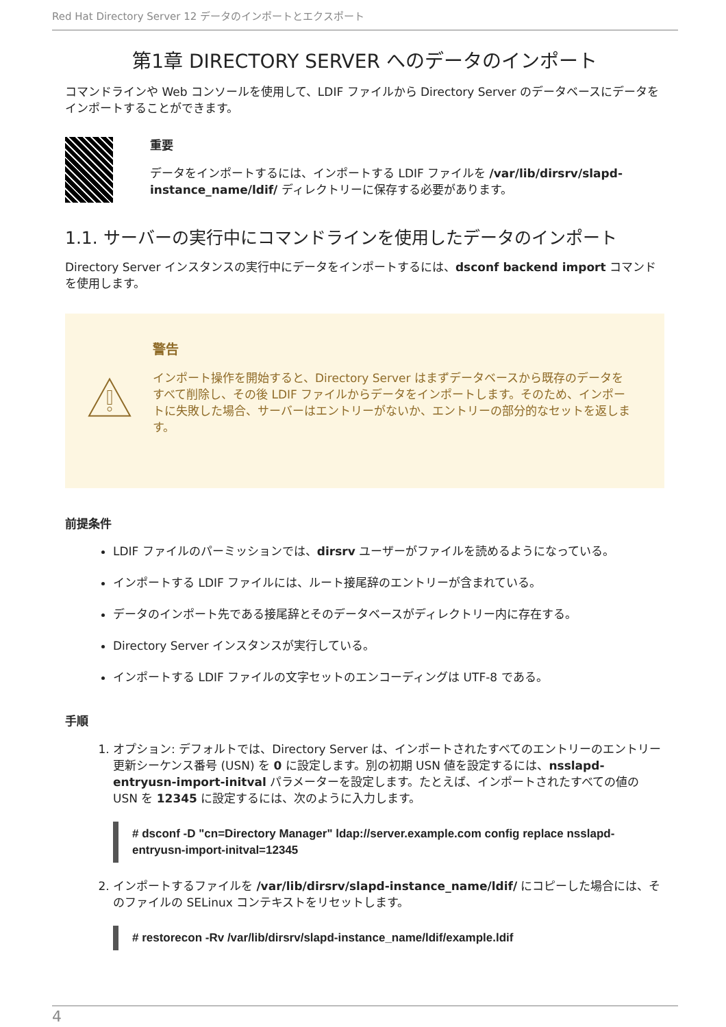Red Hat Directory Server 12 データのインポートとエクスポート
第1章 DIRECTORY SERVER へのデータのインポート
コマンドラインや Web コンソールを使用して、LDIF ファイルから Directory Server のデータベースにデータをインポートすることができます。
重要
データをインポートするには、インポートする LDIF ファイルを /var/lib/dirsrv/slapd-instance_name/ldif/ ディレクトリーに保存する必要があります。
1.1. サーバーの実行中にコマンドラインを使用したデータのインポート
Directory Server インスタンスの実行中にデータをインポートするには、dsconf backend import コマンドを使用します。
警告
インポート操作を開始すると、Directory Server はまずデータベースから既存のデータをすべて削除し、その後 LDIF ファイルからデータをインポートします。そのため、インポートに失敗した場合、サーバーはエントリーがないか、エントリーの部分的なセットを返します。
前提条件
LDIF ファイルのパーミッションでは、dirsrv ユーザーがファイルを読めるようになっている。
インポートする LDIF ファイルには、ルート接尾辞のエントリーが含まれている。
データのインポート先である接尾辞とそのデータベースがディレクトリー内に存在する。
Directory Server インスタンスが実行している。
インポートする LDIF ファイルの文字セットのエンコーディングは UTF-8 である。
手順
1. オプション: デフォルトでは、Directory Server は、インポートされたすべてのエントリーのエントリー更新シーケンス番号 (USN) を 0 に設定します。別の初期 USN 値を設定するには、nsslapd-entryusn-import-initval パラメーターを設定します。たとえば、インポートされたすべての値の USN を 12345 に設定するには、次のように入力します。
# dsconf -D "cn=Directory Manager" ldap://server.example.com config replace nsslapd-entryusn-import-initval=12345
2. インポートするファイルを /var/lib/dirsrv/slapd-instance_name/ldif/ にコピーした場合には、そのファイルの SELinux コンテキストをリセットします。
# restorecon -Rv /var/lib/dirsrv/slapd-instance_name/ldif/example.ldif
4